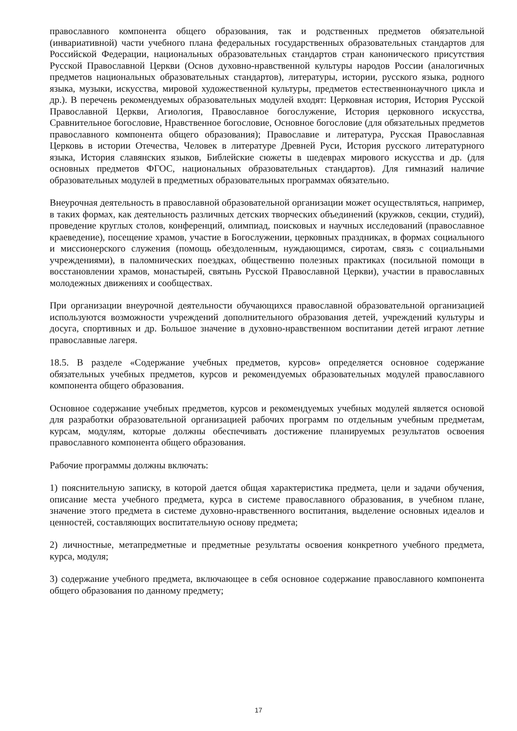православного компонента общего образования, так и родственных предметов обязательной (инвариативной) части учебного плана федеральных государственных образовательных стандартов для Российской Федерации, национальных образовательных стандартов стран канонического присутствия Русской Православной Церкви (Основ духовно-нравственной культуры народов России (аналогичных предметов национальных образовательных стандартов), литературы, истории, русского языка, родного языка, музыки, искусства, мировой художественной культуры, предметов естественнонаучного цикла и др.). В перечень рекомендуемых образовательных модулей входят: Церковная история, История Русской Православной Церкви, Агиология, Православное богослужение, История церковного искусства, Сравнительное богословие, Нравственное богословие, Основное богословие (для обязательных предметов православного компонента общего образования); Православие и литература, Русская Православная Церковь в истории Отечества, Человек в литературе Древней Руси, История русского литературного языка, История славянских языков, Библейские сюжеты в шедеврах мирового искусства и др. (для основных предметов ФГОС, национальных образовательных стандартов). Для гимназий наличие образовательных модулей в предметных образовательных программах обязательно.
Внеурочная деятельность в православной образовательной организации может осуществляться, например, в таких формах, как деятельность различных детских творческих объединений (кружков, секции, студий), проведение круглых столов, конференций, олимпиад, поисковых и научных исследований (православное краеведение), посещение храмов, участие в Богослужении, церковных праздниках, в формах социального и миссионерского служения (помощь обездоленным, нуждающимся, сиротам, связь с социальными учреждениями), в паломнических поездках, общественно полезных практиках (посильной помощи в восстановлении храмов, монастырей, святынь Русской Православной Церкви), участии в православных молодежных движениях и сообществах.
При организации внеурочной деятельности обучающихся православной образовательной организацией используются возможности учреждений дополнительного образования детей, учреждений культуры и досуга, спортивных и др. Большое значение в духовно-нравственном воспитании детей играют летние православные лагеря.
18.5. В разделе «Содержание учебных предметов, курсов» определяется основное содержание обязательных учебных предметов, курсов и рекомендуемых образовательных модулей православного компонента общего образования.
Основное содержание учебных предметов, курсов и рекомендуемых учебных модулей является основой для разработки образовательной организацией рабочих программ по отдельным учебным предметам, курсам, модулям, которые должны обеспечивать достижение планируемых результатов освоения православного компонента общего образования.
Рабочие программы должны включать:
1) пояснительную записку, в которой дается общая характеристика предмета, цели и задачи обучения, описание места учебного предмета, курса в системе православного образования, в учебном плане, значение этого предмета в системе духовно-нравственного воспитания, выделение основных идеалов и ценностей, составляющих воспитательную основу предмета;
2) личностные, метапредметные и предметные результаты освоения конкретного учебного предмета, курса, модуля;
3) содержание учебного предмета, включающее в себя основное содержание православного компонента общего образования по данному предмету;
17